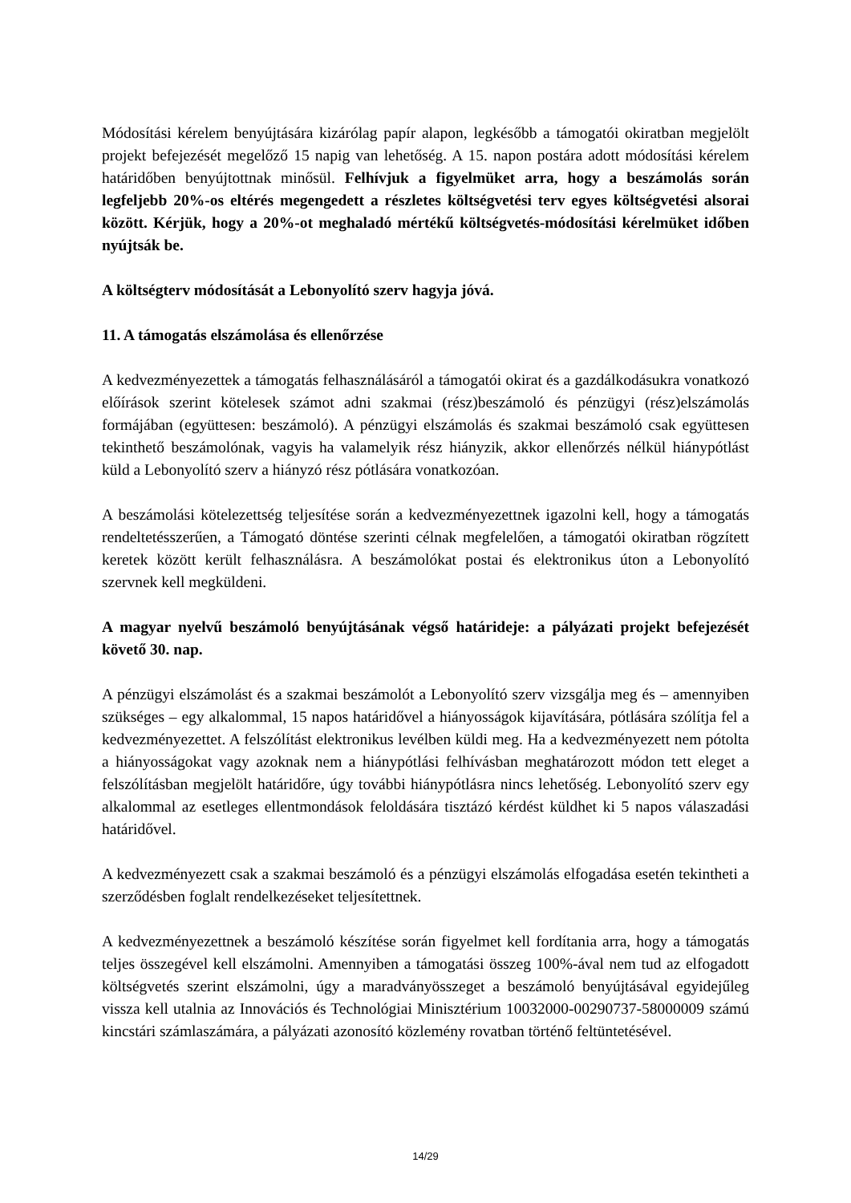Módosítási kérelem benyújtására kizárólag papír alapon, legkésőbb a támogatói okiratban megjelölt projekt befejezését megelőző 15 napig van lehetőség. A 15. napon postára adott módosítási kérelem határidőben benyújtottnak minősül. Felhívjuk a figyelmüket arra, hogy a beszámolás során legfeljebb 20%-os eltérés megengedett a részletes költségvetési terv egyes költségvetési alsorai között. Kérjük, hogy a 20%-ot meghaladó mértékű költségvetés-módosítási kérelmüket időben nyújtsák be.
A költségterv módosítását a Lebonyolító szerv hagyja jóvá.
11. A támogatás elszámolása és ellenőrzése
A kedvezményezettek a támogatás felhasználásáról a támogatói okirat és a gazdálkodásukra vonatkozó előírások szerint kötelesek számot adni szakmai (rész)beszámoló és pénzügyi (rész)elszámolás formájában (együttesen: beszámoló). A pénzügyi elszámolás és szakmai beszámoló csak együttesen tekinthető beszámolónak, vagyis ha valamelyik rész hiányzik, akkor ellenőrzés nélkül hiánypótlást küld a Lebonyolító szerv a hiányzó rész pótlására vonatkozóan.
A beszámolási kötelezettség teljesítése során a kedvezményezettnek igazolni kell, hogy a támogatás rendeltetésszerűen, a Támogató döntése szerinti célnak megfelelően, a támogatói okiratban rögzített keretek között került felhasználásra. A beszámolókat postai és elektronikus úton a Lebonyolító szervnek kell megküldeni.
A magyar nyelvű beszámoló benyújtásának végső határideje: a pályázati projekt befejezését követő 30. nap.
A pénzügyi elszámolást és a szakmai beszámolót a Lebonyolító szerv vizsgálja meg és – amennyiben szükséges – egy alkalommal, 15 napos határidővel a hiányosságok kijavítására, pótlására szólítja fel a kedvezményezettet. A felszólítást elektronikus levélben küldi meg. Ha a kedvezményezett nem pótolta a hiányosságokat vagy azoknak nem a hiánypótlási felhívásban meghatározott módon tett eleget a felszólításban megjelölt határidőre, úgy további hiánypótlásra nincs lehetőség. Lebonyolító szerv egy alkalommal az esetleges ellentmondások feloldására tisztázó kérdést küldhet ki 5 napos válaszadási határidővel.
A kedvezményezett csak a szakmai beszámoló és a pénzügyi elszámolás elfogadása esetén tekintheti a szerződésben foglalt rendelkezéseket teljesítettnek.
A kedvezményezettnek a beszámoló készítése során figyelmet kell fordítania arra, hogy a támogatás teljes összegével kell elszámolni. Amennyiben a támogatási összeg 100%-ával nem tud az elfogadott költségvetés szerint elszámolni, úgy a maradványösszeget a beszámoló benyújtásával egyidejűleg vissza kell utalnia az Innovációs és Technológiai Minisztérium 10032000-00290737-58000009 számú kincstári számlaszámára, a pályázati azonosító közlemény rovatban történő feltüntetésével.
14/29